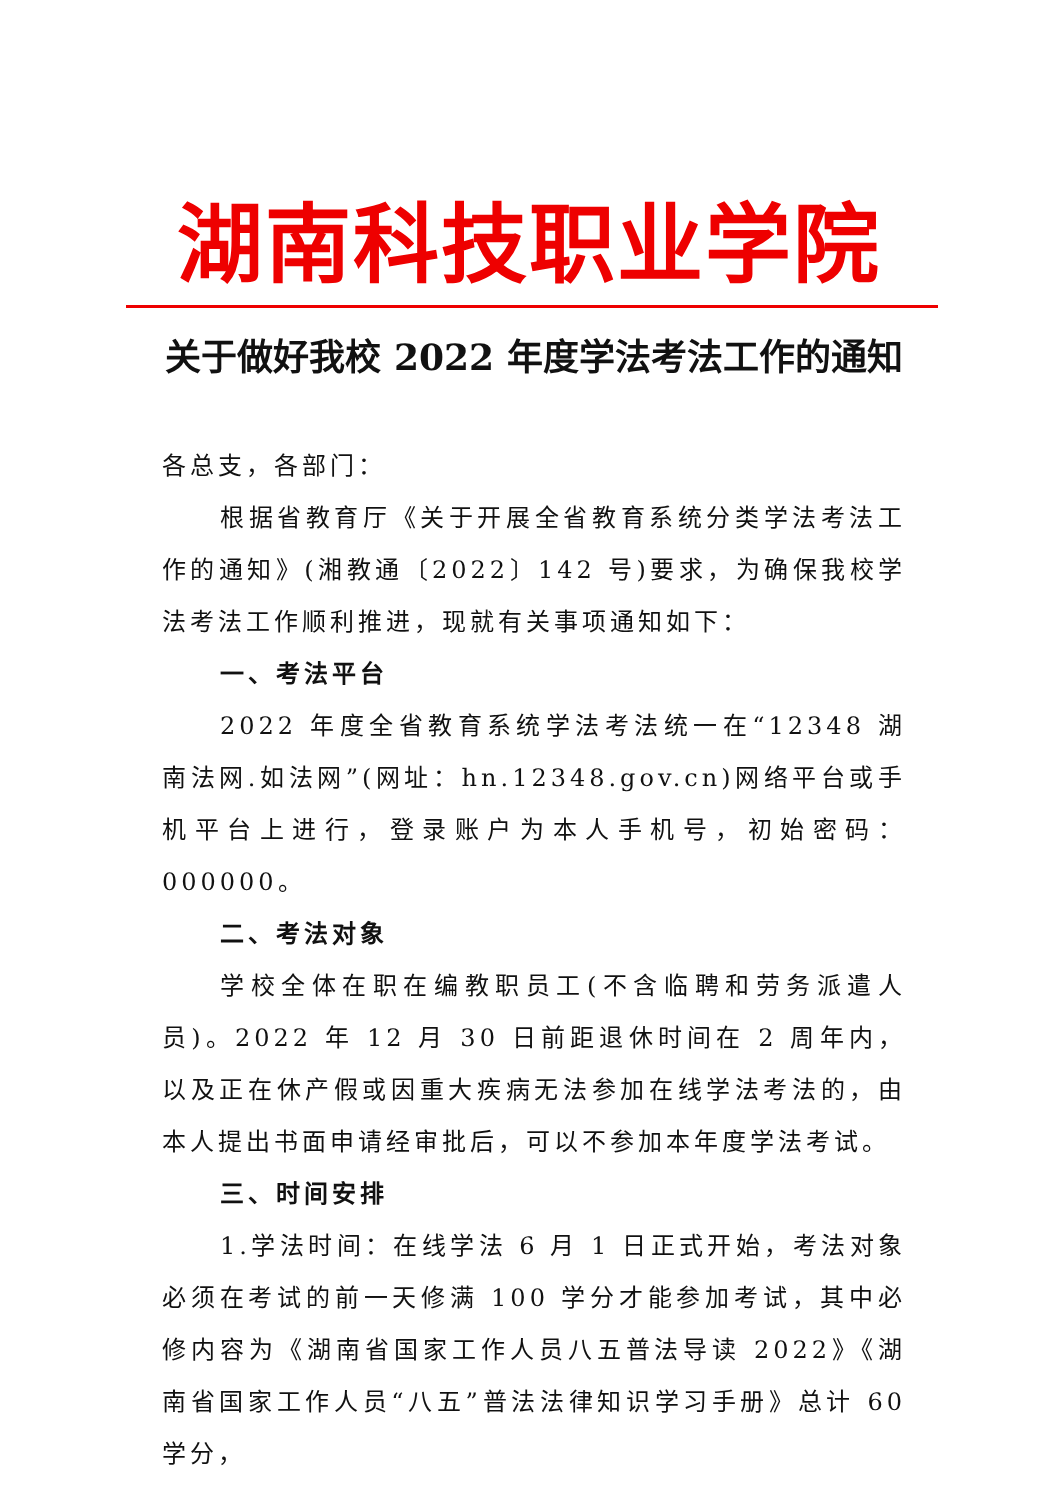湖南科技职业学院
关于做好我校 2022 年度学法考法工作的通知
各总支，各部门：
根据省教育厅《关于开展全省教育系统分类学法考法工作的通知》(湘教通〔2022〕142 号)要求，为确保我校学法考法工作顺利推进，现就有关事项通知如下：
一、考法平台
2022 年度全省教育系统学法考法统一在“12348 湖南法网.如法网”(网址：hn.12348.gov.cn)网络平台或手机平台上进行，登录账户为本人手机号，初始密码：000000。
二、考法对象
学校全体在职在编教职员工(不含临聘和劳务派遣人员)。2022 年 12 月 30 日前距退休时间在 2 周年内，以及正在休产假或因重大疾病无法参加在线学法考法的，由本人提出书面申请经审批后，可以不参加本年度学法考试。
三、时间安排
1.学法时间：在线学法 6 月 1 日正式开始，考法对象必须在考试的前一天修满 100 学分才能参加考试，其中必修内容为《湖南省国家工作人员八五普法导读 2022》《湖南省国家工作人员“八五”普法法律知识学习手册》总计 60 学分，